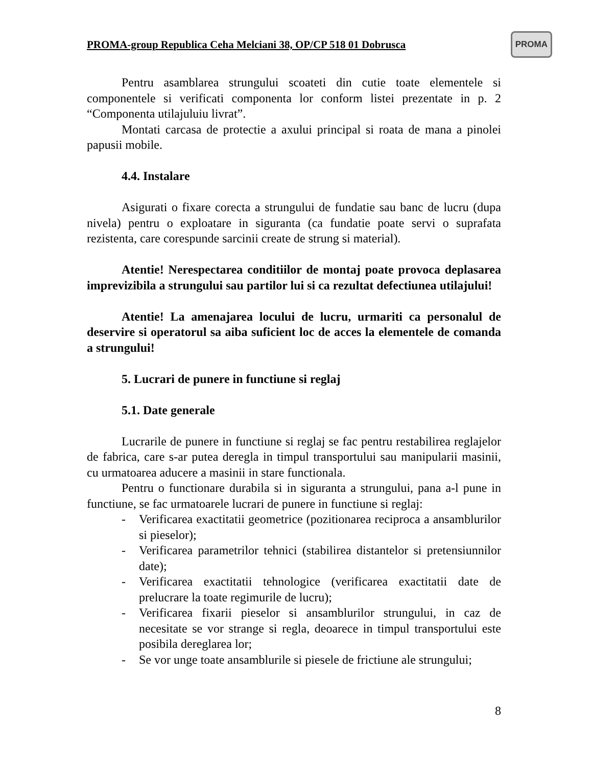PROMA-group Republica Ceha Melciani 38, OP/CP 518 01 Dobrusca PROMA
Pentru asamblarea strungului scoateti din cutie toate elementele si componentele si verificati componenta lor conform listei prezentate in p. 2 “Componenta utilajuluiu livrat”.
Montati carcasa de protectie a axului principal si roata de mana a pinolei papusii mobile.
4.4. Instalare
Asigurati o fixare corecta a strungului de fundatie sau banc de lucru (dupa nivela) pentru o exploatare in siguranta (ca fundatie poate servi o suprafata rezistenta, care corespunde sarcinii create de strung si material).
Atentie! Nerespectarea conditiilor de montaj poate provoca deplasarea imprevizibila a strungului sau partilor lui si ca rezultat defectiunea utilajului!
Atentie! La amenajarea locului de lucru, urmariti ca personalul de deservire si operatorul sa aiba suficient loc de acces la elementele de comanda a strungului!
5. Lucrari de punere in functiune si reglaj
5.1. Date generale
Lucrarile de punere in functiune si reglaj se fac pentru restabilirea reglajelor de fabrica, care s-ar putea deregla in timpul transportului sau manipularii masinii, cu urmatoarea aducere a masinii in stare functionala.
Pentru o functionare durabila si in siguranta a strungului, pana a-l pune in functiune, se fac urmatoarele lucrari de punere in functiune si reglaj:
- Verificarea exactitatii geometrice (pozitionarea reciproca a ansamblurilor si pieselor);
- Verificarea parametrilor tehnici (stabilirea distantelor si pretensiunnilor date);
- Verificarea exactitatii tehnologice (verificarea exactitatii date de prelucrare la toate regimurile de lucru);
- Verificarea fixarii pieselor si ansamblurilor strungului, in caz de necesitate se vor strange si regla, deoarece in timpul transportului este posibila dereglarea lor;
- Se vor unge toate ansamblurile si piesele de frictiune ale strungului;
8